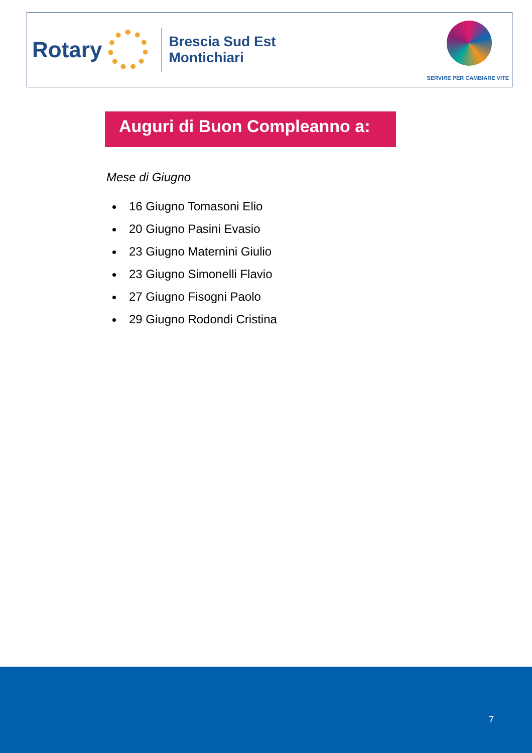Rotary
Brescia Sud Est
Montichiari
SERVIRE PER CAMBIARE VITE
Auguri di Buon Compleanno a:
Mese di Giugno
16 Giugno Tomasoni Elio
20 Giugno Pasini Evasio
23 Giugno Maternini Giulio
23 Giugno Simonelli Flavio
27 Giugno Fisogni Paolo
29 Giugno Rodondi Cristina
7